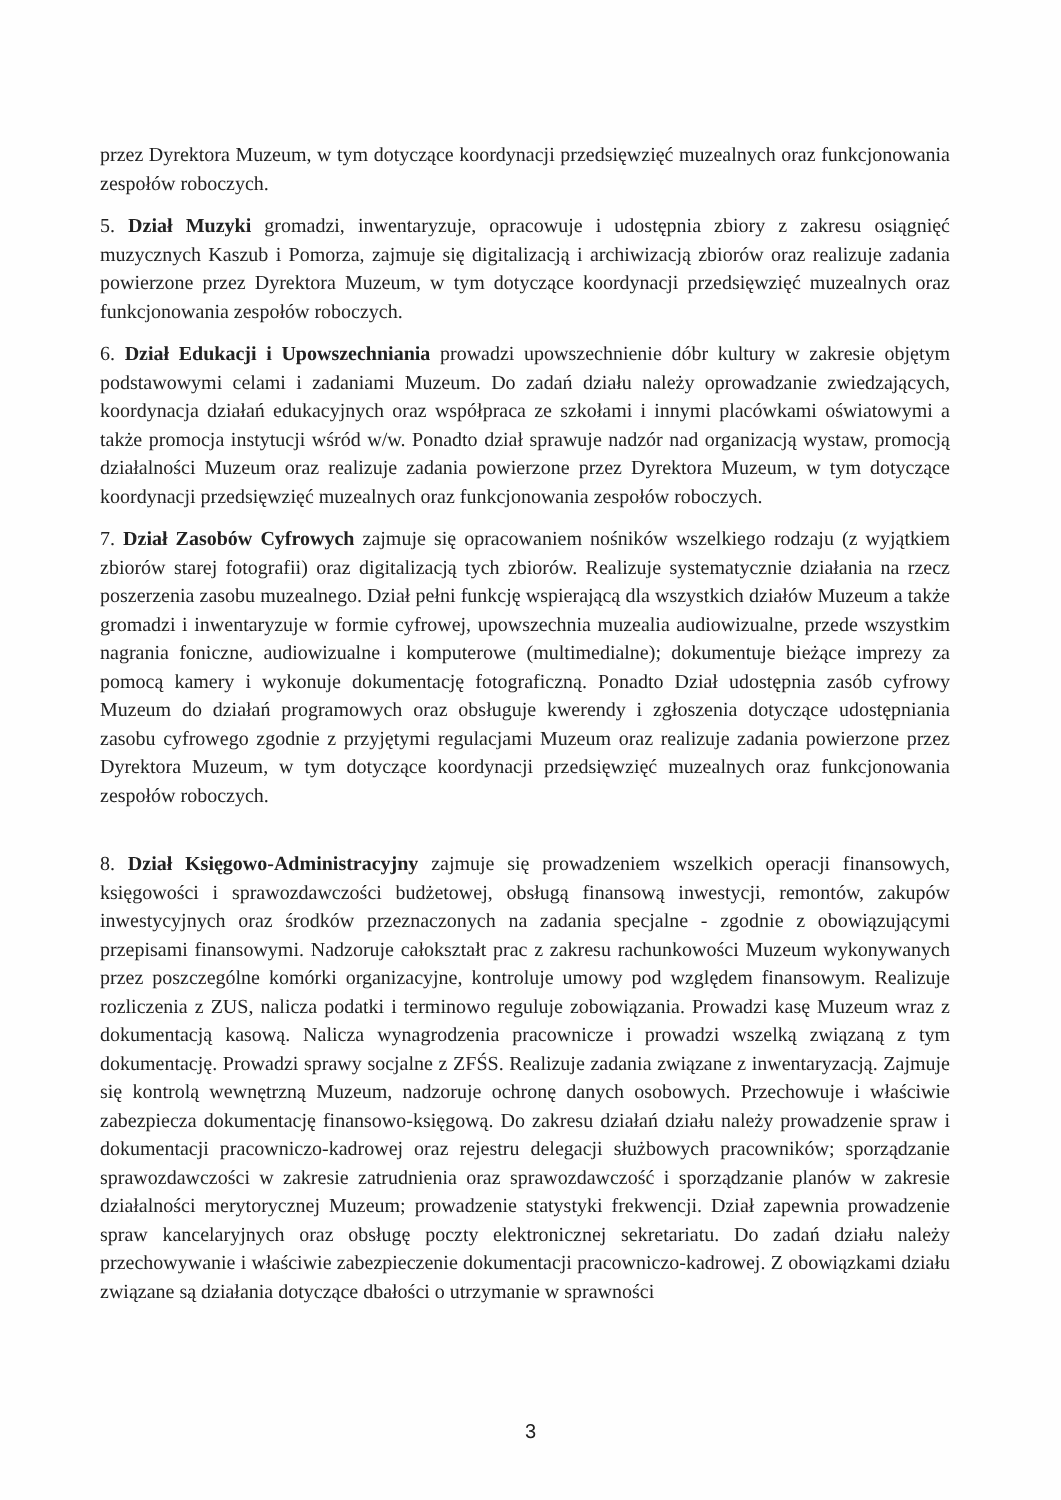przez Dyrektora Muzeum, w tym dotyczące koordynacji przedsięwzięć muzealnych oraz funkcjonowania zespołów roboczych.
5. Dział Muzyki gromadzi, inwentaryzuje, opracowuje i udostępnia zbiory z zakresu osiągnięć muzycznych Kaszub i Pomorza, zajmuje się digitalizacją i archiwizacją zbiorów oraz realizuje zadania powierzone przez Dyrektora Muzeum, w tym dotyczące koordynacji przedsięwzięć muzealnych oraz funkcjonowania zespołów roboczych.
6. Dział Edukacji i Upowszechniania prowadzi upowszechnienie dóbr kultury w zakresie objętym podstawowymi celami i zadaniami Muzeum. Do zadań działu należy oprowadzanie zwiedzających, koordynacja działań edukacyjnych oraz współpraca ze szkołami i innymi placówkami oświatowymi a także promocja instytucji wśród w/w. Ponadto dział sprawuje nadzór nad organizacją wystaw, promocją działalności Muzeum oraz realizuje zadania powierzone przez Dyrektora Muzeum, w tym dotyczące koordynacji przedsięwzięć muzealnych oraz funkcjonowania zespołów roboczych.
7. Dział Zasobów Cyfrowych zajmuje się opracowaniem nośników wszelkiego rodzaju (z wyjątkiem zbiorów starej fotografii) oraz digitalizacją tych zbiorów. Realizuje systematycznie działania na rzecz poszerzenia zasobu muzealnego. Dział pełni funkcję wspierającą dla wszystkich działów Muzeum a także gromadzi i inwentaryzuje w formie cyfrowej, upowszechnia muzealia audiowizualne, przede wszystkim nagrania foniczne, audiowizualne i komputerowe (multimedialne); dokumentuje bieżące imprezy za pomocą kamery i wykonuje dokumentację fotograficzną. Ponadto Dział udostępnia zasób cyfrowy Muzeum do działań programowych oraz obsługuje kwerendy i zgłoszenia dotyczące udostępniania zasobu cyfrowego zgodnie z przyjętymi regulacjami Muzeum oraz realizuje zadania powierzone przez Dyrektora Muzeum, w tym dotyczące koordynacji przedsięwzięć muzealnych oraz funkcjonowania zespołów roboczych.
8. Dział Księgowo-Administracyjny zajmuje się prowadzeniem wszelkich operacji finansowych, księgowości i sprawozdawczości budżetowej, obsługą finansową inwestycji, remontów, zakupów inwestycyjnych oraz środków przeznaczonych na zadania specjalne - zgodnie z obowiązującymi przepisami finansowymi. Nadzoruje całokształt prac z zakresu rachunkowości Muzeum wykonywanych przez poszczególne komórki organizacyjne, kontroluje umowy pod względem finansowym. Realizuje rozliczenia z ZUS, nalicza podatki i terminowo reguluje zobowiązania. Prowadzi kasę Muzeum wraz z dokumentacją kasową. Nalicza wynagrodzenia pracownicze i prowadzi wszelką związaną z tym dokumentację. Prowadzi sprawy socjalne z ZFŚS. Realizuje zadania związane z inwentaryzacją. Zajmuje się kontrolą wewnętrzną Muzeum, nadzoruje ochronę danych osobowych. Przechowuje i właściwie zabezpiecza dokumentację finansowo-księgową. Do zakresu działań działu należy prowadzenie spraw i dokumentacji pracowniczo-kadrowej oraz rejestru delegacji służbowych pracowników; sporządzanie sprawozdawczości w zakresie zatrudnienia oraz sprawozdawczość i sporządzanie planów w zakresie działalności merytorycznej Muzeum; prowadzenie statystyki frekwencji. Dział zapewnia prowadzenie spraw kancelaryjnych oraz obsługę poczty elektronicznej sekretariatu. Do zadań działu należy przechowywanie i właściwie zabezpieczenie dokumentacji pracowniczo-kadrowej. Z obowiązkami działu związane są działania dotyczące dbałości o utrzymanie w sprawności
3